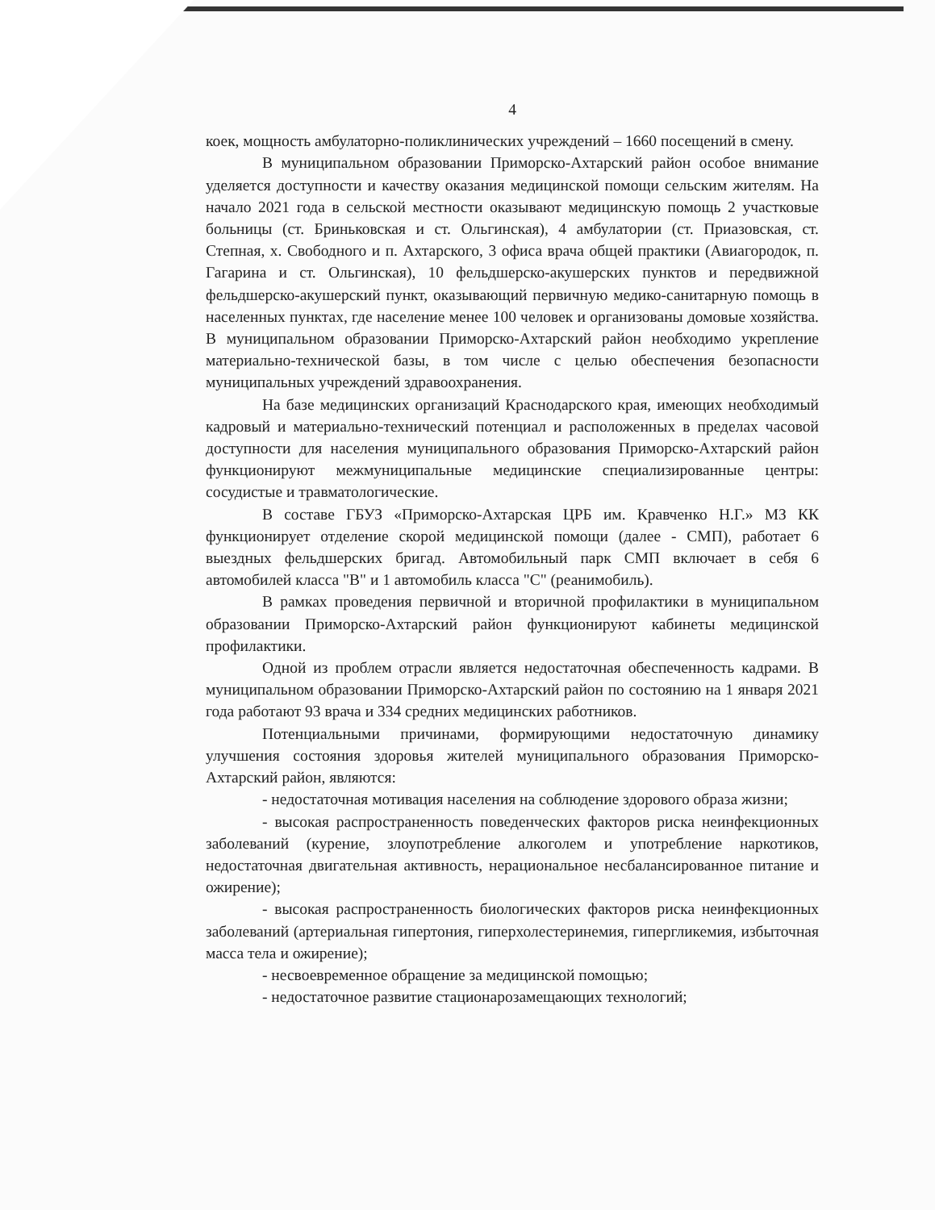4
коек, мощность амбулаторно-поликлинических учреждений – 1660 посещений в смену.
В муниципальном образовании Приморско-Ахтарский район особое внимание уделяется доступности и качеству оказания медицинской помощи сельским жителям. На начало 2021 года в сельской местности оказывают медицинскую помощь 2 участковые больницы (ст. Бриньковская и ст. Ольгинская), 4 амбулатории (ст. Приазовская, ст. Степная, х. Свободного и п. Ахтарского, 3 офиса врача общей практики (Авиагородок, п. Гагарина и ст. Ольгинская), 10 фельдшерско-акушерских пунктов и передвижной фельдшерско-акушерский пункт, оказывающий первичную медико-санитарную помощь в населенных пунктах, где население менее 100 человек и организованы домовые хозяйства. В муниципальном образовании Приморско-Ахтарский район необходимо укрепление материально-технической базы, в том числе с целью обеспечения безопасности муниципальных учреждений здравоохранения.
На базе медицинских организаций Краснодарского края, имеющих необходимый кадровый и материально-технический потенциал и расположенных в пределах часовой доступности для населения муниципального образования Приморско-Ахтарский район функционируют межмуниципальные медицинские специализированные центры: сосудистые и травматологические.
В составе ГБУЗ «Приморско-Ахтарская ЦРБ им. Кравченко Н.Г.» МЗ КК функционирует отделение скорой медицинской помощи (далее - СМП), работает 6 выездных фельдшерских бригад. Автомобильный парк СМП включает в себя 6 автомобилей класса "В" и 1 автомобиль класса "С" (реанимобиль).
В рамках проведения первичной и вторичной профилактики в муниципальном образовании Приморско-Ахтарский район функционируют кабинеты медицинской профилактики.
Одной из проблем отрасли является недостаточная обеспеченность кадрами. В муниципальном образовании Приморско-Ахтарский район по состоянию на 1 января 2021 года работают 93 врача и 334 средних медицинских работников.
Потенциальными причинами, формирующими недостаточную динамику улучшения состояния здоровья жителей муниципального образования Приморско-Ахтарский район, являются:
- недостаточная мотивация населения на соблюдение здорового образа жизни;
- высокая распространенность поведенческих факторов риска неинфекционных заболеваний (курение, злоупотребление алкоголем и употребление наркотиков, недостаточная двигательная активность, нерациональное несбалансированное питание и ожирение);
- высокая распространенность биологических факторов риска неинфекционных заболеваний (артериальная гипертония, гиперхолестеринемия, гипергликемия, избыточная масса тела и ожирение);
- несвоевременное обращение за медицинской помощью;
- недостаточное развитие стационарозамещающих технологий;